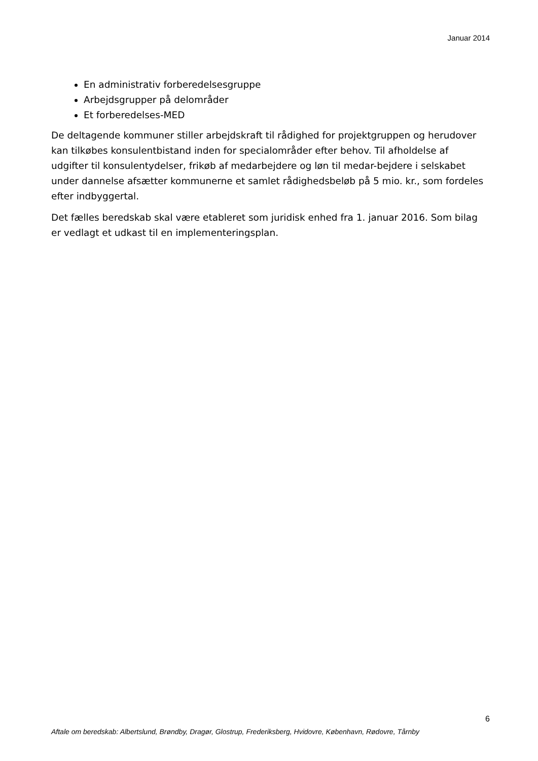Januar 2014
En administrativ forberedelsesgruppe
Arbejdsgrupper på delområder
Et forberedelses-MED
De deltagende kommuner stiller arbejdskraft til rådighed for projektgruppen og herudover kan tilkøbes konsulentbistand inden for specialområder efter behov. Til afholdelse af udgifter til konsulentydelser, frikøb af medarbejdere og løn til medar-bejdere i selskabet under dannelse afsætter kommunerne et samlet rådighedsbeløb på 5 mio. kr., som fordeles efter indbyggertal.
Det fælles beredskab skal være etableret som juridisk enhed fra 1. januar 2016. Som bilag er vedlagt et udkast til en implementeringsplan.
6
Aftale om beredskab: Albertslund, Brøndby, Dragør, Glostrup, Frederiksberg, Hvidovre, København, Rødovre, Tårnby